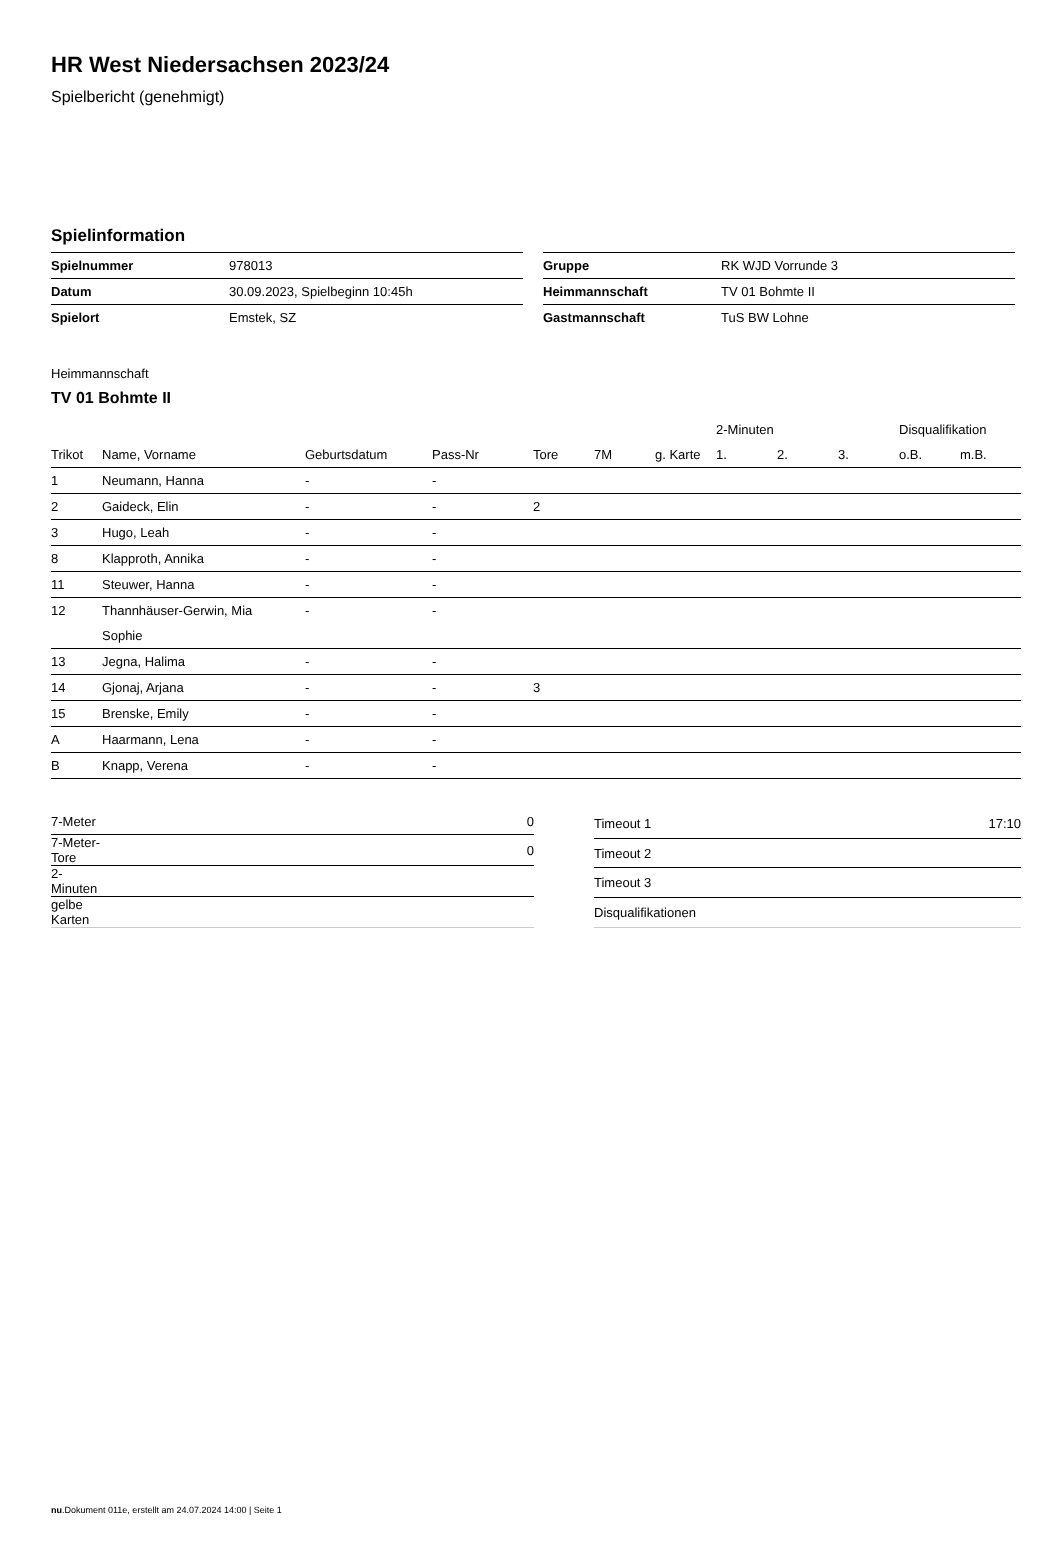HR West Niedersachsen 2023/24
Spielbericht (genehmigt)
Spielinformation
| Spielnummer | 978013 |
| Datum | 30.09.2023, Spielbeginn 10:45h |
| Spielort | Emstek, SZ |
| Gruppe | RK WJD Vorrunde 3 |
| Heimmannschaft | TV 01 Bohmte II |
| Gastmannschaft | TuS BW Lohne |
Heimmannschaft
TV 01 Bohmte II
| | | | | | | | 2-Minuten | | | Disqualifikation | |
| --- | --- | --- | --- | --- | --- | --- | --- | --- | --- | --- | --- |
| Trikot | Name, Vorname | Geburtsdatum | Pass-Nr | Tore | 7M | g. Karte | 1. | 2. | 3. | o.B. | m.B. |
| 1 | Neumann, Hanna | - | - | | | | | | | | |
| 2 | Gaideck, Elin | - | - | 2 | | | | | | | |
| 3 | Hugo, Leah | - | - | | | | | | | | |
| 8 | Klapproth, Annika | - | - | | | | | | | | |
| 11 | Steuwer, Hanna | - | - | | | | | | | | |
| 12 | Thannhäuser-Gerwin, Mia Sophie | - | - | | | | | | | | |
| 13 | Jegna, Halima | - | - | | | | | | | | |
| 14 | Gjonaj, Arjana | - | - | 3 | | | | | | | |
| 15 | Brenske, Emily | - | - | | | | | | | | |
| A | Haarmann, Lena | - | - | | | | | | | | |
| B | Knapp, Verena | - | - | | | | | | | | |
| 7-Meter | 0 |
| 7-Meter-Tore | 0 |
| 2-Minuten | |
| gelbe Karten | |
| Timeout 1 | 17:10 |
| Timeout 2 | |
| Timeout 3 | |
| Disqualifikationen | |
nu.Dokument 011e, erstellt am 24.07.2024 14:00 | Seite 1